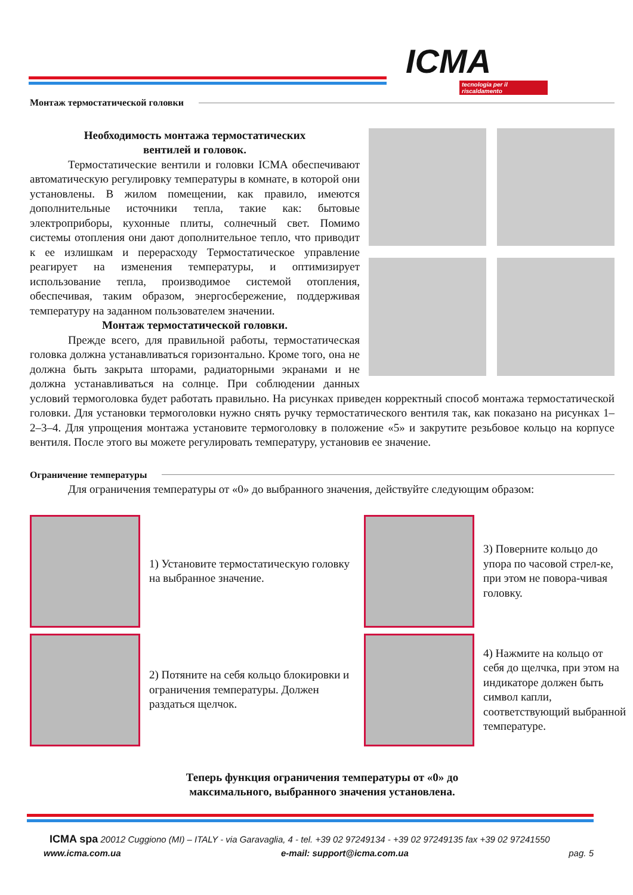ICMA
tecnologia per il riscaldamento
Монтаж термостатической головки
Необходимость монтажа термостатических
вентилей и головок.
Термостатические вентили и головки ICMA обеспечивают автоматическую регулировку температуры в комнате, в которой они установлены. В жилом помещении, как правило, имеются дополнительные источники тепла, такие как: бытовые электроприборы, кухонные плиты, солнечный свет. Помимо системы отопления они дают дополнительное тепло, что приводит к ее излишкам и перерасходу Термостатическое управление реагирует на изменения температуры, и оптимизирует использование тепла, производимое системой отопления, обеспечивая, таким образом, энергосбережение, поддерживая температуру на заданном пользователем значении.
Монтаж термостатической головки.
Прежде всего, для правильной работы, термостатическая головка должна устанавливаться горизонтально. Кроме того, она не должна быть закрыта шторами, радиаторными экранами и не должна устанавливаться на солнце. При соблюдении данных условий термоголовка будет работать правильно. На рисунках приведен корректный способ монтажа термостатической головки. Для установки термоголовки нужно снять ручку термостатического вентиля так, как показано на рисунках 1–2–3–4. Для упрощения монтажа установите термоголовку в положение «5» и закрутите резьбовое кольцо на корпусе вентиля. После этого вы можете регулировать температуру, установив ее значение.
Ограничение температуры
Для ограничения температуры от «0» до выбранного значения, действуйте следующим образом:
1) Установите термостатическую головку на выбранное значение.
3) Поверните кольцо до упора по часовой стрел-ке, при этом не повора-чивая головку.
2) Потяните на себя кольцо блокировки и ограничения температуры. Должен раздаться щелчок.
4) Нажмите на кольцо от себя до щелчка, при этом на индикаторе должен быть символ капли, соответствующий выбранной температуре.
Теперь функция ограничения температуры от «0» до
максимального, выбранного значения установлена.
ICMA spa 20012 Cuggiono (MI) – ITALY - via Garavaglia, 4 - tel. +39 02 97249134 - +39 02 97249135 fax +39 02 97241550
www.icma.com.ua e-mail: support@icma.com.ua pag. 5